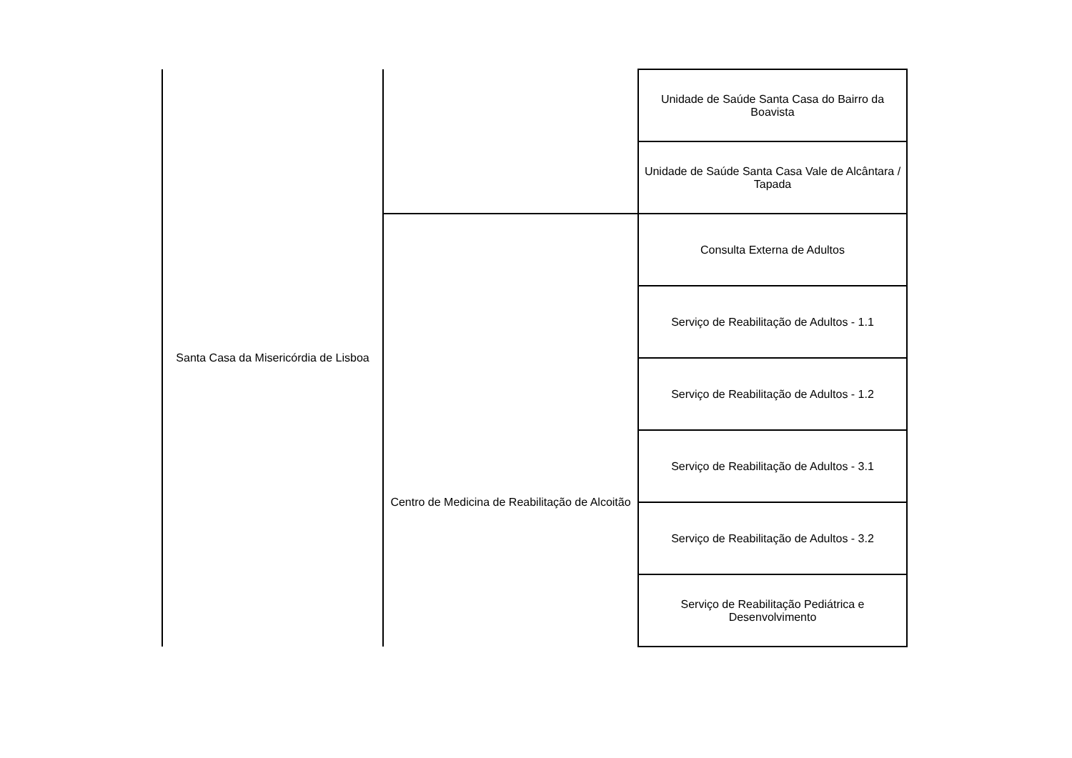| Santa Casa da Misericórdia de Lisboa | | Unidade de Saúde Santa Casa do Bairro da Boavista |
| | | Unidade de Saúde Santa Casa Vale de Alcântara / Tapada |
| | Centro de Medicina de Reabilitação de Alcoitão | Consulta Externa de Adultos |
| | | Serviço de Reabilitação de Adultos - 1.1 |
| | | Serviço de Reabilitação de Adultos - 1.2 |
| | | Serviço de Reabilitação de Adultos - 3.1 |
| | | Serviço de Reabilitação de Adultos - 3.2 |
| | | Serviço de Reabilitação Pediátrica e Desenvolvimento |